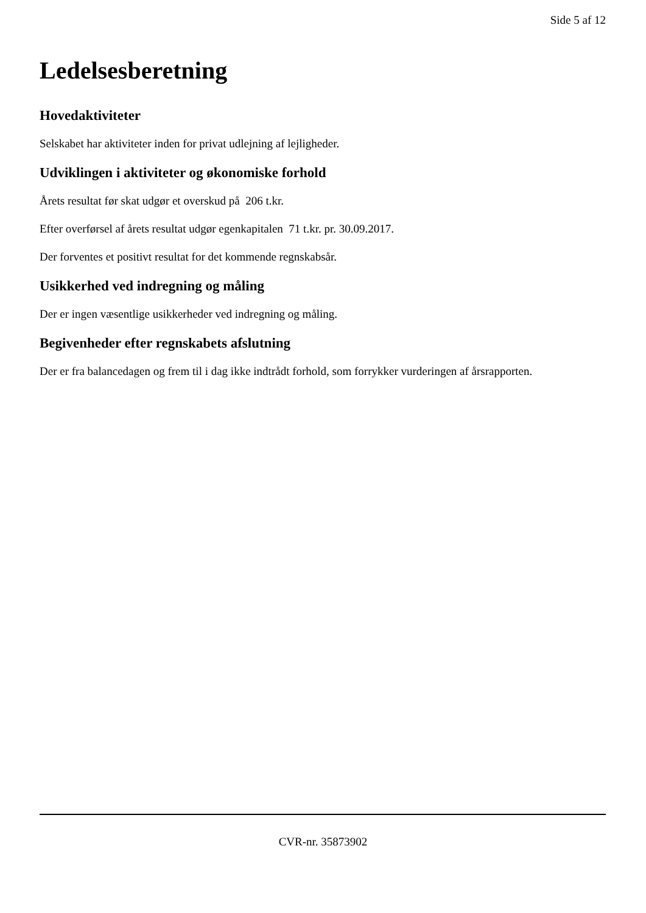Side 5 af 12
Ledelsesberetning
Hovedaktiviteter
Selskabet har aktiviteter inden for privat udlejning af lejligheder.
Udviklingen i aktiviteter og økonomiske forhold
Årets resultat før skat udgør et overskud på 206 t.kr.
Efter overførsel af årets resultat udgør egenkapitalen 71 t.kr. pr. 30.09.2017.
Der forventes et positivt resultat for det kommende regnskabsår.
Usikkerhed ved indregning og måling
Der er ingen væsentlige usikkerheder ved indregning og måling.
Begivenheder efter regnskabets afslutning
Der er fra balancedagen og frem til i dag ikke indtrådt forhold, som forrykker vurderingen af årsrapporten.
CVR-nr. 35873902